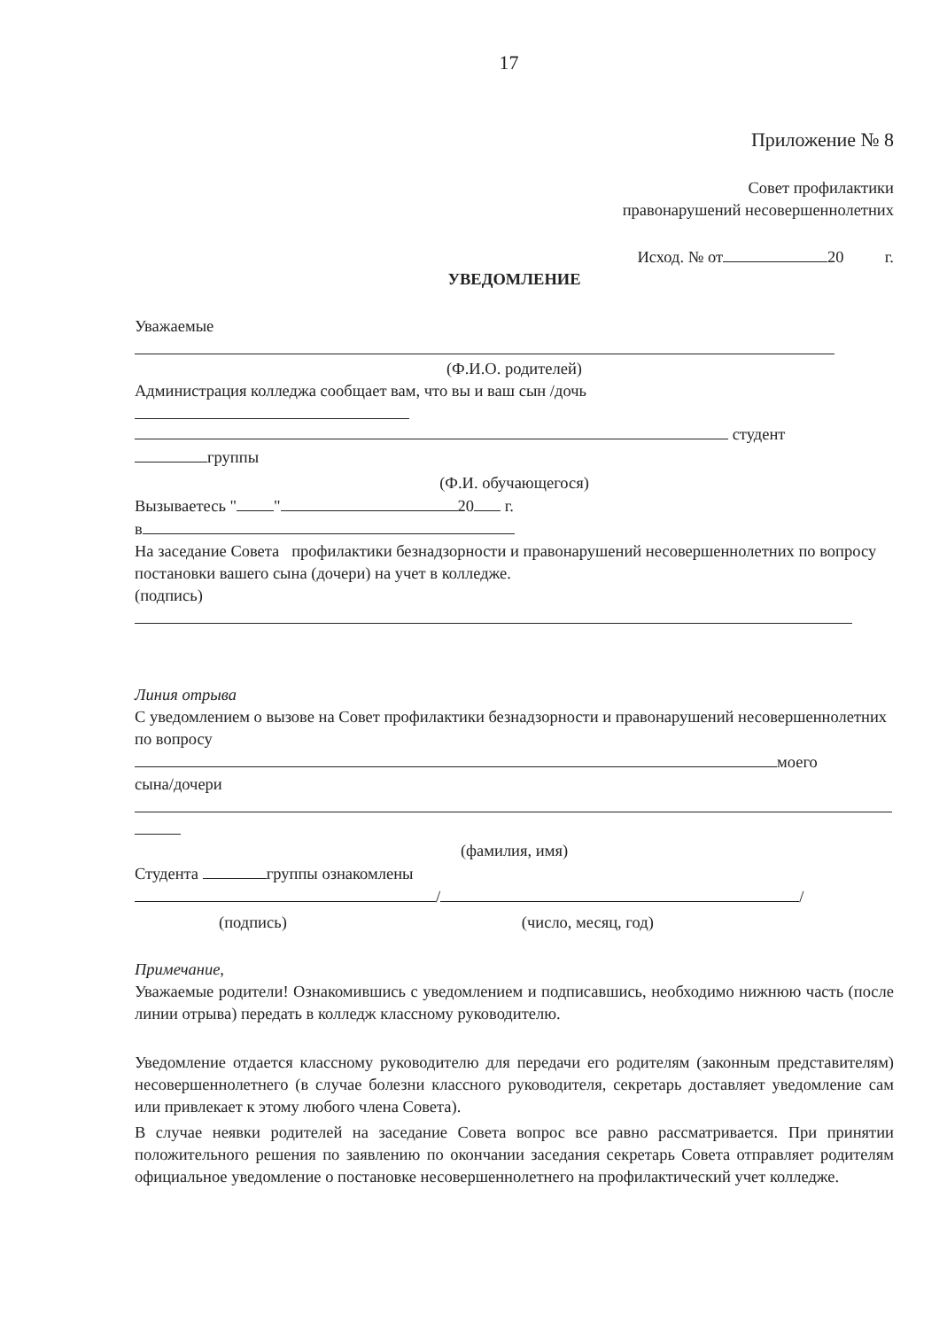17
Приложение № 8
Совет профилактики
правонарушений несовершеннолетних
Исход. № от 20 г.
УВЕДОМЛЕНИЕ
Уважаемые
(Ф.И.О. родителей)
Администрация колледжа сообщает вам, что вы и ваш сын /дочь
студент
группы
(Ф.И. обучающегося)
Вызываетесь " " 20 г.
в
На заседание Совета профилактики безнадзорности и правонарушений несовершеннолетних по вопросу постановки вашего сына (дочери) на учет в колледже.
(подпись)
Линия отрыва
С уведомлением о вызове на Совет профилактики безнадзорности и правонарушений несовершеннолетних по вопросу
моего
сына/дочери
(фамилия, имя)
Студента группы ознакомлены
/ /
(подпись) (число, месяц, год)
Примечание,
Уважаемые родители! Ознакомившись с уведомлением и подписавшись, необходимо нижнюю часть (после линии отрыва) передать в колледж классному руководителю.
Уведомление отдается классному руководителю для передачи его родителям (законным представителям) несовершеннолетнего (в случае болезни классного руководителя, секретарь доставляет уведомление сам или привлекает к этому любого члена Совета).
В случае неявки родителей на заседание Совета вопрос все равно рассматривается. При принятии положительного решения по заявлению по окончании заседания секретарь Совета отправляет родителям официальное уведомление о постановке несовершеннолетнего на профилактический учет колледже.